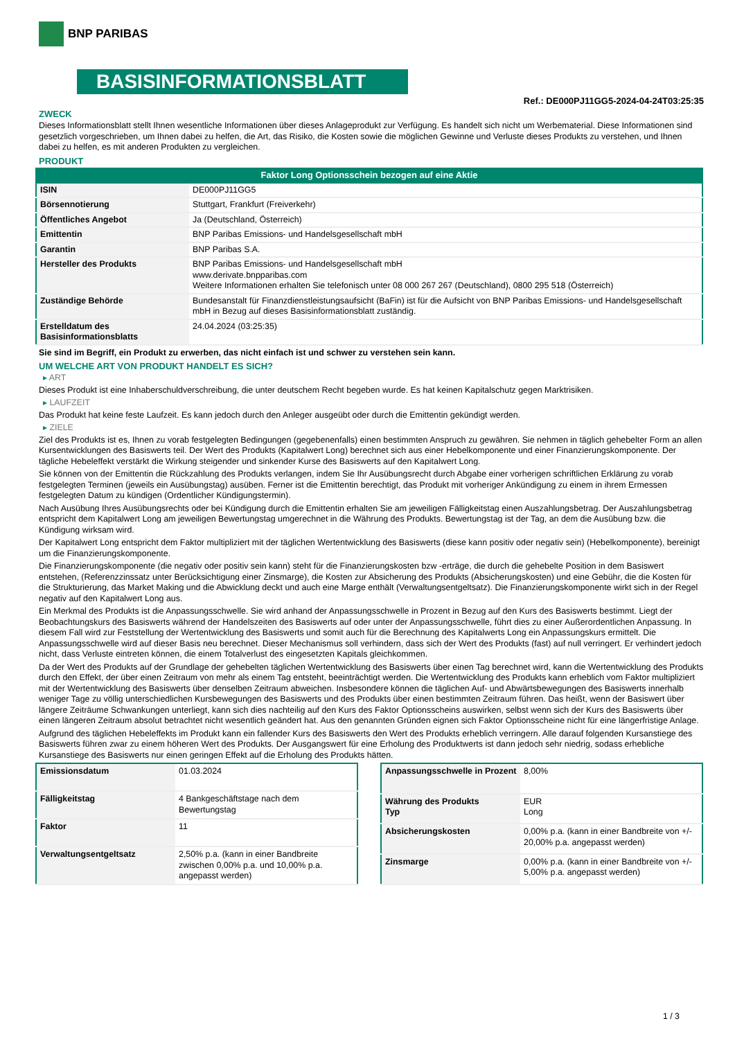BNP PARIBAS
BASISINFORMATIONSBLATT
Ref.: DE000PJ11GG5-2024-04-24T03:25:35
ZWECK
Dieses Informationsblatt stellt Ihnen wesentliche Informationen über dieses Anlageprodukt zur Verfügung. Es handelt sich nicht um Werbematerial. Diese Informationen sind gesetzlich vorgeschrieben, um Ihnen dabei zu helfen, die Art, das Risiko, die Kosten sowie die möglichen Gewinne und Verluste dieses Produkts zu verstehen, und Ihnen dabei zu helfen, es mit anderen Produkten zu vergleichen.
PRODUKT
Faktor Long Optionsschein bezogen auf eine Aktie
| ISIN | DE000PJ11GG5 |
| Börsennotierung | Stuttgart, Frankfurt (Freiverkehr) |
| Öffentliches Angebot | Ja (Deutschland, Österreich) |
| Emittentin | BNP Paribas Emissions- und Handelsgesellschaft mbH |
| Garantin | BNP Paribas S.A. |
| Hersteller des Produkts | BNP Paribas Emissions- und Handelsgesellschaft mbH www.derivate.bnpparibas.com Weitere Informationen erhalten Sie telefonisch unter 08 000 267 267 (Deutschland), 0800 295 518 (Österreich) |
| Zuständige Behörde | Bundesanstalt für Finanzdienstleistungsaufsicht (BaFin) ist für die Aufsicht von BNP Paribas Emissions- und Handelsgesellschaft mbH in Bezug auf dieses Basisinformationsblatt zuständig. |
| Erstelldatum des Basisinformationsblatts | 24.04.2024 (03:25:35) |
Sie sind im Begriff, ein Produkt zu erwerben, das nicht einfach ist und schwer zu verstehen sein kann.
UM WELCHE ART VON PRODUKT HANDELT ES SICH?
▸ ART
Dieses Produkt ist eine Inhaberschuldverschreibung, die unter deutschem Recht begeben wurde. Es hat keinen Kapitalschutz gegen Marktrisiken.
▸ LAUFZEIT
Das Produkt hat keine feste Laufzeit. Es kann jedoch durch den Anleger ausgeübt oder durch die Emittentin gekündigt werden.
▸ ZIELE
Ziel des Produkts ist es, Ihnen zu vorab festgelegten Bedingungen (gegebenenfalls) einen bestimmten Anspruch zu gewähren. Sie nehmen in täglich gehebelter Form an allen Kursentwicklungen des Basiswerts teil. Der Wert des Produkts (Kapitalwert Long) berechnet sich aus einer Hebelkomponente und einer Finanzierungskomponente. Der tägliche Hebeleffekt verstärkt die Wirkung steigender und sinkender Kurse des Basiswerts auf den Kapitalwert Long.
Sie können von der Emittentin die Rückzahlung des Produkts verlangen, indem Sie Ihr Ausübungsrecht durch Abgabe einer vorherigen schriftlichen Erklärung zu vorab festgelegten Terminen (jeweils ein Ausübungstag) ausüben. Ferner ist die Emittentin berechtigt, das Produkt mit vorheriger Ankündigung zu einem in ihrem Ermessen festgelegten Datum zu kündigen (Ordentlicher Kündigungstermin).
Nach Ausübung Ihres Ausübungsrechts oder bei Kündigung durch die Emittentin erhalten Sie am jeweiligen Fälligkeitstag einen Auszahlungsbetrag. Der Auszahlungsbetrag entspricht dem Kapitalwert Long am jeweiligen Bewertungstag umgerechnet in die Währung des Produkts. Bewertungstag ist der Tag, an dem die Ausübung bzw. die Kündigung wirksam wird.
Der Kapitalwert Long entspricht dem Faktor multipliziert mit der täglichen Wertentwicklung des Basiswerts (diese kann positiv oder negativ sein) (Hebelkomponente), bereinigt um die Finanzierungskomponente.
Die Finanzierungskomponente (die negativ oder positiv sein kann) steht für die Finanzierungskosten bzw -erträge, die durch die gehebelte Position in dem Basiswert entstehen, (Referenzzinssatz unter Berücksichtigung einer Zinsmarge), die Kosten zur Absicherung des Produkts (Absicherungskosten) und eine Gebühr, die die Kosten für die Strukturierung, das Market Making und die Abwicklung deckt und auch eine Marge enthält (Verwaltungsentgeltsatz). Die Finanzierungskomponente wirkt sich in der Regel negativ auf den Kapitalwert Long aus.
Ein Merkmal des Produkts ist die Anpassungsschwelle. Sie wird anhand der Anpassungsschwelle in Prozent in Bezug auf den Kurs des Basiswerts bestimmt. Liegt der Beobachtungskurs des Basiswerts während der Handelszeiten des Basiswerts auf oder unter der Anpassungsschwelle, führt dies zu einer Außerordentlichen Anpassung. In diesem Fall wird zur Feststellung der Wertentwicklung des Basiswerts und somit auch für die Berechnung des Kapitalwerts Long ein Anpassungskurs ermittelt. Die Anpassungsschwelle wird auf dieser Basis neu berechnet. Dieser Mechanismus soll verhindern, dass sich der Wert des Produkts (fast) auf null verringert. Er verhindert jedoch nicht, dass Verluste eintreten können, die einem Totalverlust des eingesetzten Kapitals gleichkommen.
Da der Wert des Produkts auf der Grundlage der gehebelten täglichen Wertentwicklung des Basiswerts über einen Tag berechnet wird, kann die Wertentwicklung des Produkts durch den Effekt, der über einen Zeitraum von mehr als einem Tag entsteht, beeinträchtigt werden. Die Wertentwicklung des Produkts kann erheblich vom Faktor multipliziert mit der Wertentwicklung des Basiswerts über denselben Zeitraum abweichen. Insbesondere können die täglichen Auf- und Abwärtsbewegungen des Basiswerts innerhalb weniger Tage zu völlig unterschiedlichen Kursbewegungen des Basiswerts und des Produkts über einen bestimmten Zeitraum führen. Das heißt, wenn der Basiswert über längere Zeiträume Schwankungen unterliegt, kann sich dies nachteilig auf den Kurs des Faktor Optionsscheins auswirken, selbst wenn sich der Kurs des Basiswerts über einen längeren Zeitraum absolut betrachtet nicht wesentlich geändert hat. Aus den genannten Gründen eignen sich Faktor Optionsscheine nicht für eine längerfristige Anlage.
Aufgrund des täglichen Hebeleffekts im Produkt kann ein fallender Kurs des Basiswerts den Wert des Produkts erheblich verringern. Alle darauf folgenden Kursanstiege des Basiswerts führen zwar zu einem höheren Wert des Produkts. Der Ausgangswert für eine Erholung des Produktwerts ist dann jedoch sehr niedrig, sodass erhebliche Kursanstiege des Basiswerts nur einen geringen Effekt auf die Erholung des Produkts hätten.
| Emissionsdatum | 01.03.2024 |
| Fälligkeitstag | 4 Bankgeschäftstage nach dem Bewertungstag |
| Faktor | 11 |
| Verwaltungsentgeltsatz | 2,50% p.a. (kann in einer Bandbreite zwischen 0,00% p.a. und 10,00% p.a. angepasst werden) |
| Anpassungsschwelle in Prozent | 8,00% |
| Währung des Produkts Typ | EUR Long |
| Absicherungskosten | 0,00% p.a. (kann in einer Bandbreite von +/- 20,00% p.a. angepasst werden) |
| Zinsmarge | 0,00% p.a. (kann in einer Bandbreite von +/- 5,00% p.a. angepasst werden) |
1 / 3